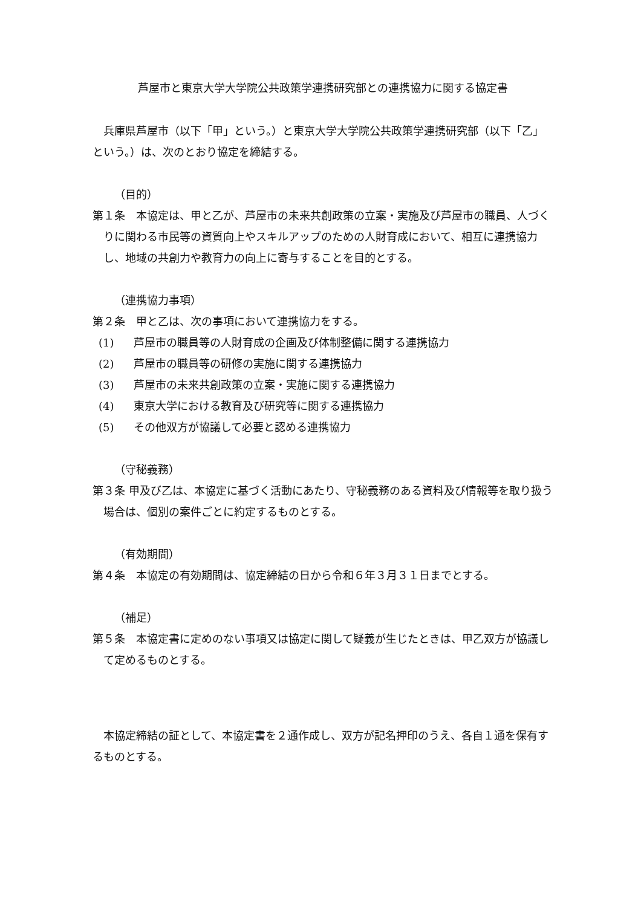芦屋市と東京大学大学院公共政策学連携研究部との連携協力に関する協定書
兵庫県芦屋市（以下「甲」という。）と東京大学大学院公共政策学連携研究部（以下「乙」という。）は、次のとおり協定を締結する。
（目的）
第１条　本協定は、甲と乙が、芦屋市の未来共創政策の立案・実施及び芦屋市の職員、人づくりに関わる市民等の資質向上やスキルアップのための人財育成において、相互に連携協力し、地域の共創力や教育力の向上に寄与することを目的とする。
（連携協力事項）
第２条　甲と乙は、次の事項において連携協力をする。
(1) 芦屋市の職員等の人財育成の企画及び体制整備に関する連携協力
(2) 芦屋市の職員等の研修の実施に関する連携協力
(3) 芦屋市の未来共創政策の立案・実施に関する連携協力
(4) 東京大学における教育及び研究等に関する連携協力
(5) その他双方が協議して必要と認める連携協力
（守秘義務）
第３条 甲及び乙は、本協定に基づく活動にあたり、守秘義務のある資料及び情報等を取り扱う場合は、個別の案件ごとに約定するものとする。
（有効期間）
第４条　本協定の有効期間は、協定締結の日から令和６年３月３１日までとする。
（補足）
第５条　本協定書に定めのない事項又は協定に関して疑義が生じたときは、甲乙双方が協議して定めるものとする。
本協定締結の証として、本協定書を２通作成し、双方が記名押印のうえ、各自１通を保有するものとする。